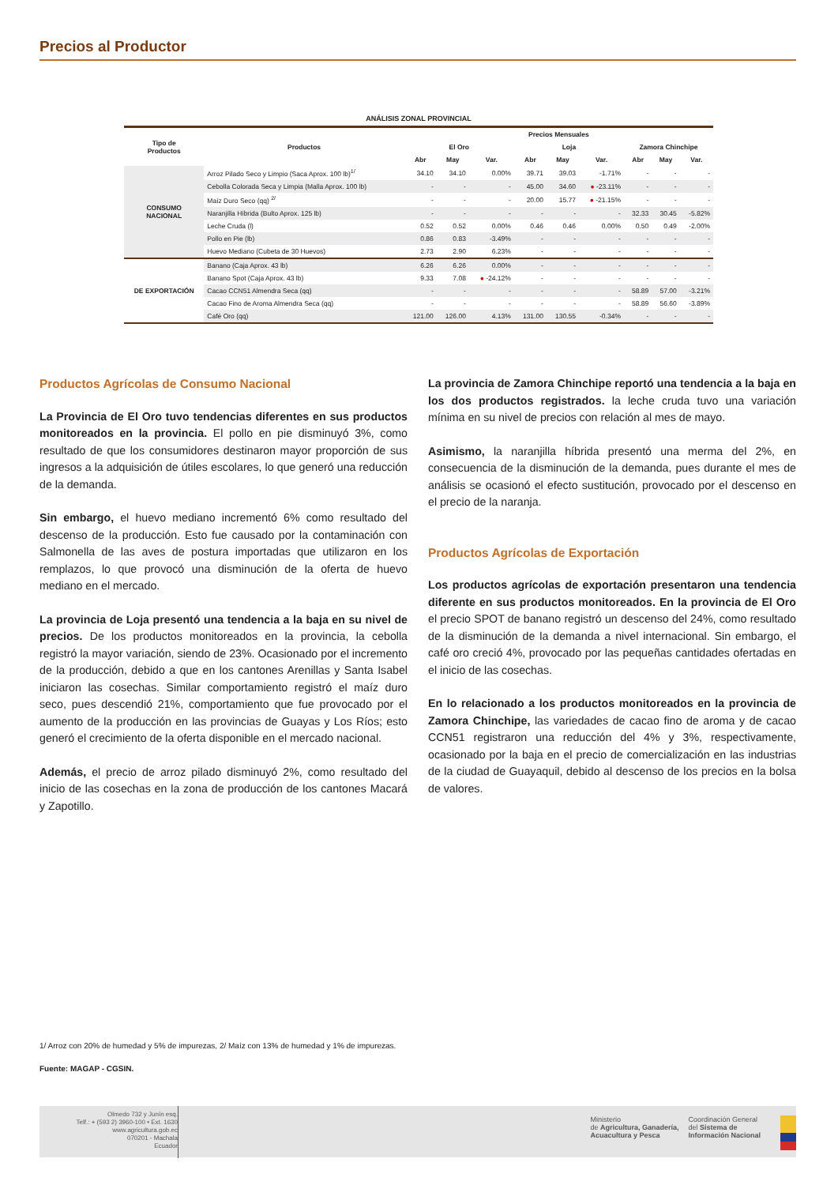Precios al Productor
ANÁLISIS ZONAL PROVINCIAL
| Tipo de Productos | Productos | Precios Mensuales | | | | | | | | |
| --- | --- | --- | --- | --- | --- | --- | --- | --- | --- | --- |
| | | El Oro | | | Loja | | | Zamora Chinchipe | | |
| | | Abr | May | Var. | Abr | May | Var. | Abr | May | Var. |
| CONSUMO NACIONAL | Arroz Pilado Seco y Limpio (Saca Aprox. 100 lb)<sup>1/</sup> | 34.10 | 34.10 | 0.00% | 39.71 | 39.03 | -1.71% | - | - | - |
| | Cebolla Colorada Seca y Limpia (Malla Aprox. 100 lb) | - | - | - | 45.00 | 34.60 | ● -23.11% | - | - | - |
| | Maíz Duro Seco (qq) <sup>2/</sup> | - | - | - | 20.00 | 15.77 | ● -21.15% | - | - | - |
| | Naranjilla Híbrida (Bulto Aprox. 125 lb) | - | - | - | - | - | - | 32.33 | 30.45 | -5.82% |
| | Leche Cruda (l) | 0.52 | 0.52 | 0.00% | 0.46 | 0.46 | 0.00% | 0.50 | 0.49 | -2.00% |
| | Pollo en Pie (lb) | 0.86 | 0.83 | -3.49% | - | - | - | - | - | - |
| | Huevo Mediano (Cubeta de 30 Huevos) | 2.73 | 2.90 | 6.23% | - | - | - | - | - | - |
| DE EXPORTACIÓN | Banano (Caja Aprox. 43 lb) | 6.26 | 6.26 | 0.00% | - | - | - | - | - | - |
| | Banano Spot (Caja Aprox. 43 lb) | 9.33 | 7.08 | ● -24.12% | - | - | - | - | - | - |
| | Cacao CCN51 Almendra Seca (qq) | - | - | - | - | - | - | 58.89 | 57.00 | -3.21% |
| | Cacao Fino de Aroma Almendra Seca (qq) | - | - | - | - | - | - | 58.89 | 56.60 | -3.89% |
| | Café Oro (qq) | 121.00 | 126.00 | 4.13% | 131.00 | 130.55 | -0.34% | - | - | - |
Productos Agrícolas de Consumo Nacional
La Provincia de El Oro tuvo tendencias diferentes en sus productos monitoreados en la provincia. El pollo en pie disminuyó 3%, como resultado de que los consumidores destinaron mayor proporción de sus ingresos a la adquisición de útiles escolares, lo que generó una reducción de la demanda.
Sin embargo, el huevo mediano incrementó 6% como resultado del descenso de la producción. Esto fue causado por la contaminación con Salmonella de las aves de postura importadas que utilizaron en los remplazos, lo que provocó una disminución de la oferta de huevo mediano en el mercado.
La provincia de Loja presentó una tendencia a la baja en su nivel de precios. De los productos monitoreados en la provincia, la cebolla registró la mayor variación, siendo de 23%. Ocasionado por el incremento de la producción, debido a que en los cantones Arenillas y Santa Isabel iniciaron las cosechas. Similar comportamiento registró el maíz duro seco, pues descendió 21%, comportamiento que fue provocado por el aumento de la producción en las provincias de Guayas y Los Ríos; esto generó el crecimiento de la oferta disponible en el mercado nacional.
Además, el precio de arroz pilado disminuyó 2%, como resultado del inicio de las cosechas en la zona de producción de los cantones Macará y Zapotillo.
La provincia de Zamora Chinchipe reportó una tendencia a la baja en los dos productos registrados. la leche cruda tuvo una variación mínima en su nivel de precios con relación al mes de mayo.
Asimismo, la naranjilla híbrida presentó una merma del 2%, en consecuencia de la disminución de la demanda, pues durante el mes de análisis se ocasionó el efecto sustitución, provocado por el descenso en el precio de la naranja.
Productos Agrícolas de Exportación
Los productos agrícolas de exportación presentaron una tendencia diferente en sus productos monitoreados. En la provincia de El Oro el precio SPOT de banano registró un descenso del 24%, como resultado de la disminución de la demanda a nivel internacional. Sin embargo, el café oro creció 4%, provocado por las pequeñas cantidades ofertadas en el inicio de las cosechas.
En lo relacionado a los productos monitoreados en la provincia de Zamora Chinchipe, las variedades de cacao fino de aroma y de cacao CCN51 registraron una reducción del 4% y 3%, respectivamente, ocasionado por la baja en el precio de comercialización en las industrias de la ciudad de Guayaquil, debido al descenso de los precios en la bolsa de valores.
1/ Arroz con 20% de humedad y 5% de impurezas, 2/ Maíz con 13% de humedad y 1% de impurezas.
Fuente: MAGAP - CGSIN.
Olmedo 732 y Junín esq.
Telf.: + (593 2) 3960-100 • Ext. 1630
www.agricultura.gob.ec
070201 - Machala
Ecuador
Ministerio
de Agricultura, Ganadería,
Acuacultura y Pesca
Coordinación General
del Sistema de
Información Nacional